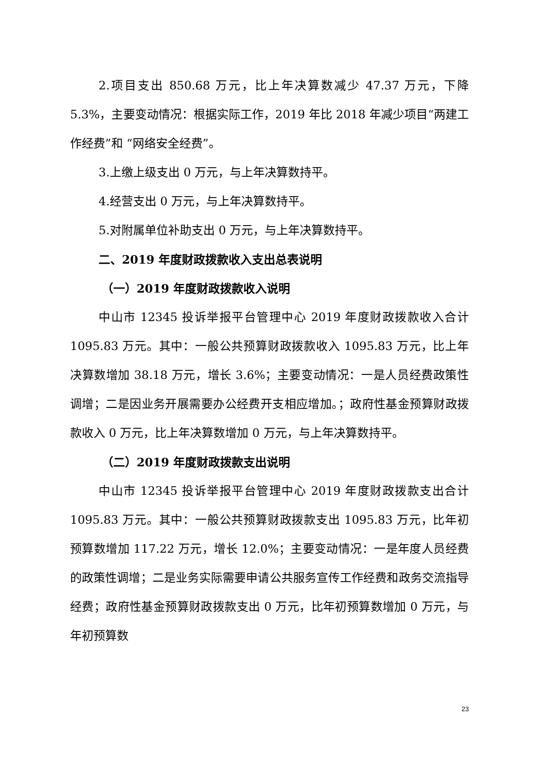2.项目支出 850.68 万元，比上年决算数减少 47.37 万元，下降 5.3%，主要变动情况：根据实际工作，2019 年比 2018 年减少项目“两建工作经费”和 “网络安全经费”。
3.上缴上级支出 0 万元，与上年决算数持平。
4.经营支出 0 万元，与上年决算数持平。
5.对附属单位补助支出 0 万元，与上年决算数持平。
二、2019 年度财政拨款收入支出总表说明
（一）2019 年度财政拨款收入说明
中山市 12345 投诉举报平台管理中心 2019 年度财政拨款收入合计 1095.83 万元。其中：一般公共预算财政拨款收入 1095.83 万元，比上年决算数增加 38.18 万元，增长 3.6%；主要变动情况：一是人员经费政策性调增；二是因业务开展需要办公经费开支相应增加。；政府性基金预算财政拨款收入 0 万元，比上年决算数增加 0 万元，与上年决算数持平。
（二）2019 年度财政拨款支出说明
中山市 12345 投诉举报平台管理中心 2019 年度财政拨款支出合计 1095.83 万元。其中：一般公共预算财政拨款支出 1095.83 万元，比年初预算数增加 117.22 万元，增长 12.0%；主要变动情况：一是年度人员经费的政策性调增；二是业务实际需要申请公共服务宣传工作经费和政务交流指导经费；政府性基金预算财政拨款支出 0 万元，比年初预算数增加 0 万元，与年初预算数
23